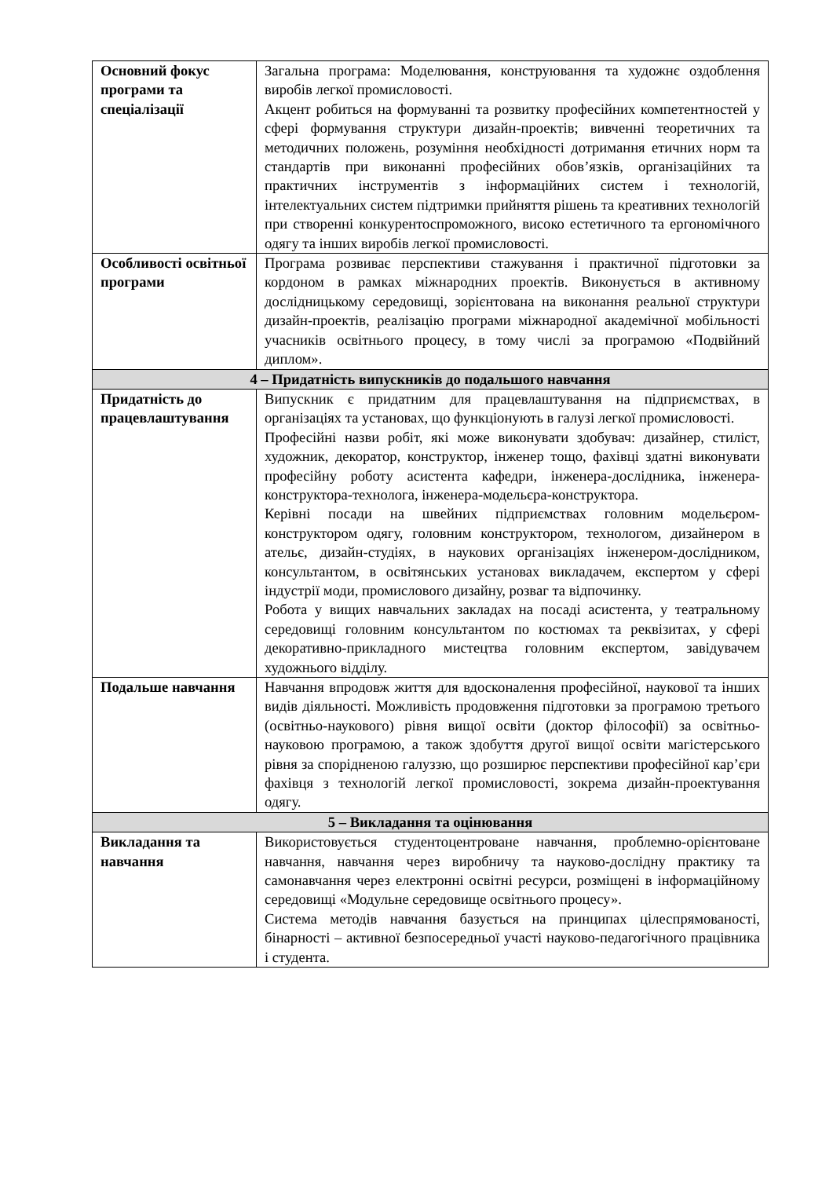| Основний фокус програми та спеціалізації | Загальна програма: Моделювання, конструювання та художнє оздоблення виробів легкої промисловості. Акцент робиться на формуванні та розвитку професійних компетентностей у сфері формування структури дизайн-проектів; вивченні теоретичних та методичних положень, розуміння необхідності дотримання етичних норм та стандартів при виконанні професійних обов’язків, організаційних та практичних інструментів з інформаційних систем і технологій, інтелектуальних систем підтримки прийняття рішень та креативних технологій при створенні конкурентоспроможного, високо естетичного та ергономічного одягу та інших виробів легкої промисловості. |
| Особливості освітньої програми | Програма розвиває перспективи стажування і практичної підготовки за кордоном в рамках міжнародних проектів. Виконується в активному дослідницькому середовищі, зорієнтована на виконання реальної структури дизайн-проектів, реалізацію програми міжнародної академічної мобільності учасників освітнього процесу, в тому числі за програмою «Подвійний диплом». |
| 4 – Придатність випускників до подальшого навчання | |
| Придатність до працевлаштування | Випускник є придатним для працевлаштування на підприємствах, в організаціях та установах, що функціонують в галузі легкої промисловості. Професійні назви робіт, які може виконувати здобувач: дизайнер, стиліст, художник, декоратор, конструктор, інженер тощо, фахівці здатні виконувати професійну роботу асистента кафедри, інженера-дослідника, інженера-конструктора-технолога, інженера-модельєра-конструктора. Керівні посади на швейних підприємствах головним модельєром-конструктором одягу, головним конструктором, технологом, дизайнером в ательє, дизайн-студіях, в наукових організаціях інженером-дослідником, консультантом, в освітянських установах викладачем, експертом у сфері індустрії моди, промислового дизайну, розваг та відпочинку. Робота у вищих навчальних закладах на посаді асистента, у театральному середовищі головним консультантом по костюмах та реквізитах, у сфері декоративно-прикладного мистецтва головним експертом, завідувачем художнього відділу. |
| Подальше навчання | Навчання впродовж життя для вдосконалення професійної, наукової та інших видів діяльності. Можливість продовження підготовки за програмою третього (освітньо-наукового) рівня вищої освіти (доктор філософії) за освітньо-науковою програмою, а також здобуття другої вищої освіти магістерського рівня за спорідненою галуззю, що розширює перспективи професійної кар’єри фахівця з технологій легкої промисловості, зокрема дизайн-проектування одягу. |
| 5 – Викладання та оцінювання | |
| Викладання та навчання | Використовується студентоцентроване навчання, проблемно-орієнтоване навчання, навчання через виробничу та науково-дослідну практику та самонавчання через електронні освітні ресурси, розміщені в інформаційному середовищі «Модульне середовище освітнього процесу». Система методів навчання базується на принципах цілеспрямованості, бінарності – активної безпосередньої участі науково-педагогічного працівника і студента. |